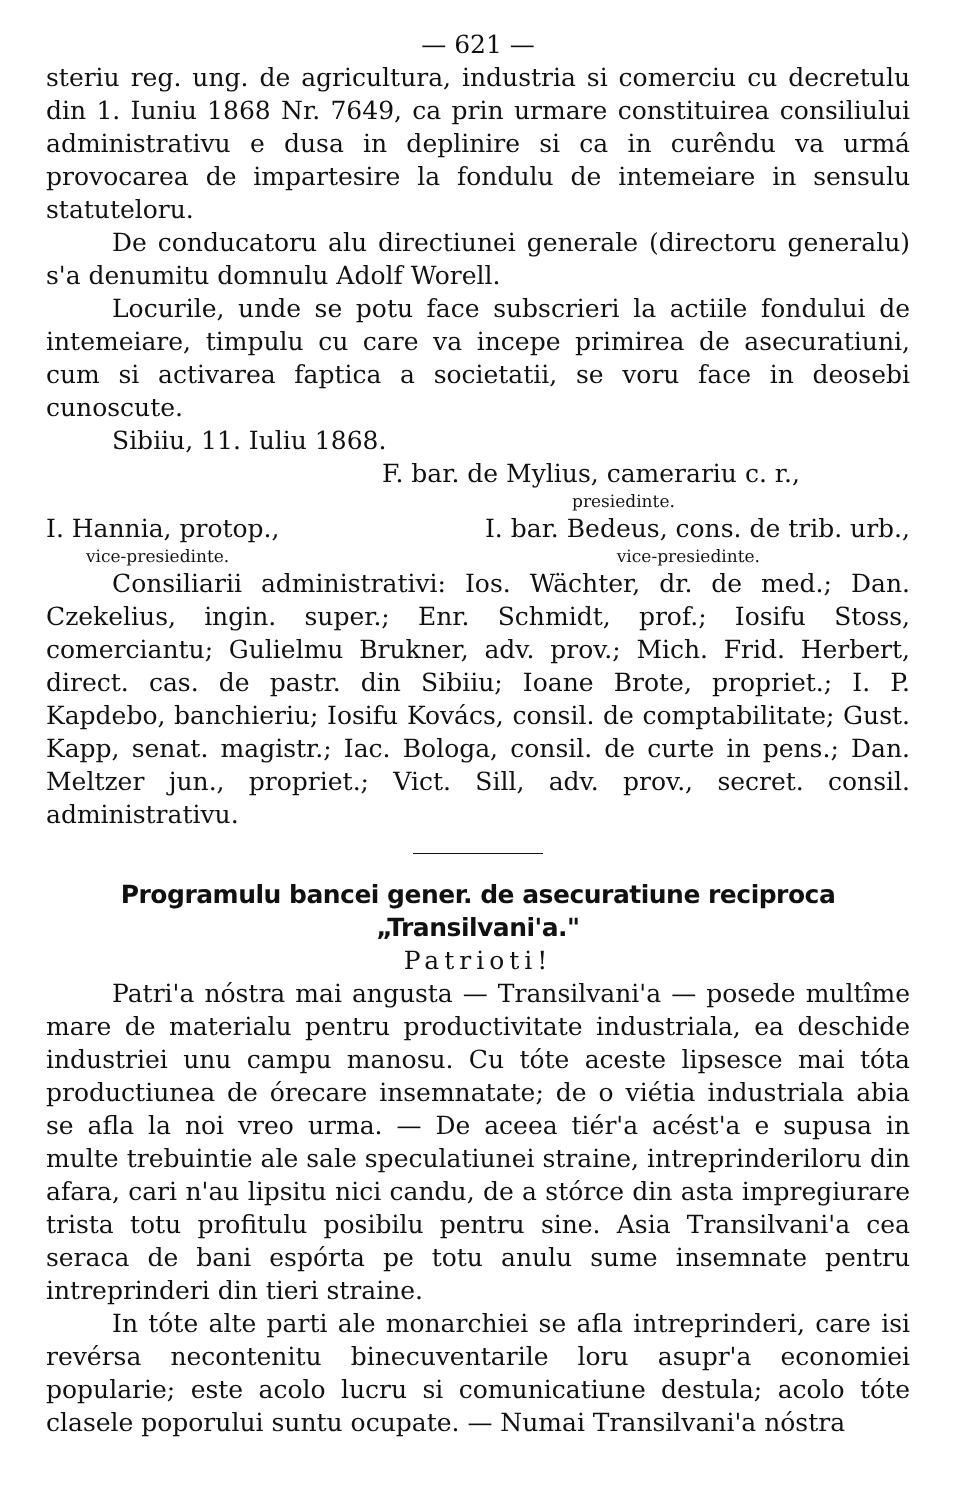— 621 —
steriu reg. ung. de agricultura, industria si comerciu cu decretulu din 1. Iuniu 1868 Nr. 7649, ca prin urmare constituirea consiliului administrativu e dusa in deplinire si ca in curêndu va urmá provocarea de impartesire la fondulu de intemeiare in sensulu statuteloru.
De conducatoru alu directiunei generale (directoru generalu) s'a denumitu domnulu Adolf Worell.
Locurile, unde se potu face subscrieri la actiile fondului de intemeiare, timpulu cu care va incepe primirea de asecuratiuni, cum si activarea faptica a societatii, se voru face in deosebi cunoscute.
Sibiiu, 11. Iuliu 1868.
F. bar. de Mylius, camerariu c. r.,
presiedinte.
I. Hannia, protop., I. bar. Bedeus, cons. de trib. urb.,
vice-presiedinte. vice-presiedinte.
Consiliarii administrativi: Ios. Wächter, dr. de med.; Dan. Czekelius, ingin. super.; Enr. Schmidt, prof.; Iosifu Stoss, comerciantu; Gulielmu Brukner, adv. prov.; Mich. Frid. Herbert, direct. cas. de pastr. din Sibiiu; Ioane Brote, propriet.; I. P. Kapdebo, banchieriu; Iosifu Kovács, consil. de comptabilitate; Gust. Kapp, senat. magistr.; Iac. Bologa, consil. de curte in pens.; Dan. Meltzer jun., propriet.; Vict. Sill, adv. prov., secret. consil. administrativu.
Programulu bancei gener. de asecuratiune reciproca „Transilvani'a."
Patrioti!
Patri'a nóstra mai angusta — Transilvani'a — posede multîme mare de materialu pentru productivitate industriala, ea deschide industriei unu campu manosu. Cu tóte aceste lipsesce mai tóta productiunea de órecare insemnatate; de o viétia industriala abia se afla la noi vreo urma. — De aceea tiér'a acést'a e supusa in multe trebuintie ale sale speculatiunei straine, intreprinderiloru din afara, cari n'au lipsitu nici candu, de a stórce din asta impregiurare trista totu profitulu posibilu pentru sine. Asia Transilvani'a cea seraca de bani espórta pe totu anulu sume insemnate pentru intreprinderi din tieri straine.
In tóte alte parti ale monarchiei se afla intreprinderi, care isi revérsa necontenitu binecuventarile loru asupr'a economiei popularie; este acolo lucru si comunicatiune destula; acolo tóte clasele poporului suntu ocupate. — Numai Transilvani'a nóstra